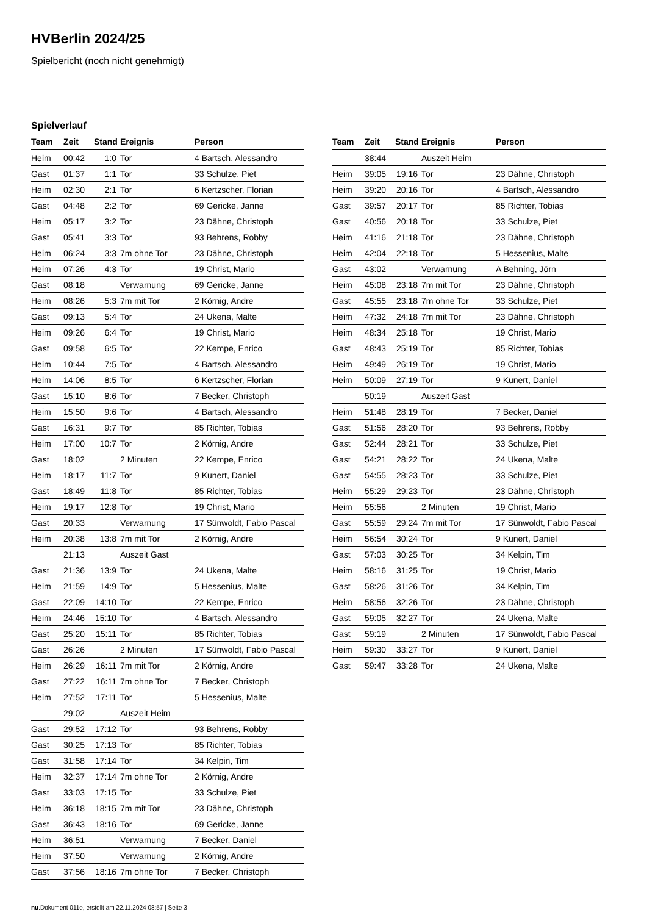HVBerlin 2024/25
Spielbericht (noch nicht genehmigt)
Spielverlauf
| Team | Zeit | Stand | Ereignis | Person |
| --- | --- | --- | --- | --- |
| Heim | 00:42 | 1:0 | Tor | 4 Bartsch, Alessandro |
| Gast | 01:37 | 1:1 | Tor | 33 Schulze, Piet |
| Heim | 02:30 | 2:1 | Tor | 6 Kertzscher, Florian |
| Gast | 04:48 | 2:2 | Tor | 69 Gericke, Janne |
| Heim | 05:17 | 3:2 | Tor | 23 Dähne, Christoph |
| Gast | 05:41 | 3:3 | Tor | 93 Behrens, Robby |
| Heim | 06:24 | 3:3 | 7m ohne Tor | 23 Dähne, Christoph |
| Heim | 07:26 | 4:3 | Tor | 19 Christ, Mario |
| Gast | 08:18 | | Verwarnung | 69 Gericke, Janne |
| Heim | 08:26 | 5:3 | 7m mit Tor | 2 Körnig, Andre |
| Gast | 09:13 | 5:4 | Tor | 24 Ukena, Malte |
| Heim | 09:26 | 6:4 | Tor | 19 Christ, Mario |
| Gast | 09:58 | 6:5 | Tor | 22 Kempe, Enrico |
| Heim | 10:44 | 7:5 | Tor | 4 Bartsch, Alessandro |
| Heim | 14:06 | 8:5 | Tor | 6 Kertzscher, Florian |
| Gast | 15:10 | 8:6 | Tor | 7 Becker, Christoph |
| Heim | 15:50 | 9:6 | Tor | 4 Bartsch, Alessandro |
| Gast | 16:31 | 9:7 | Tor | 85 Richter, Tobias |
| Heim | 17:00 | 10:7 | Tor | 2 Körnig, Andre |
| Gast | 18:02 | | 2 Minuten | 22 Kempe, Enrico |
| Heim | 18:17 | 11:7 | Tor | 9 Kunert, Daniel |
| Gast | 18:49 | 11:8 | Tor | 85 Richter, Tobias |
| Heim | 19:17 | 12:8 | Tor | 19 Christ, Mario |
| Gast | 20:33 | | Verwarnung | 17 Sünwoldt, Fabio Pascal |
| Heim | 20:38 | 13:8 | 7m mit Tor | 2 Körnig, Andre |
| | 21:13 | | Auszeit Gast | |
| Gast | 21:36 | 13:9 | Tor | 24 Ukena, Malte |
| Heim | 21:59 | 14:9 | Tor | 5 Hessenius, Malte |
| Gast | 22:09 | 14:10 | Tor | 22 Kempe, Enrico |
| Heim | 24:46 | 15:10 | Tor | 4 Bartsch, Alessandro |
| Gast | 25:20 | 15:11 | Tor | 85 Richter, Tobias |
| Gast | 26:26 | | 2 Minuten | 17 Sünwoldt, Fabio Pascal |
| Heim | 26:29 | 16:11 | 7m mit Tor | 2 Körnig, Andre |
| Gast | 27:22 | 16:11 | 7m ohne Tor | 7 Becker, Christoph |
| Heim | 27:52 | 17:11 | Tor | 5 Hessenius, Malte |
| | 29:02 | | Auszeit Heim | |
| Gast | 29:52 | 17:12 | Tor | 93 Behrens, Robby |
| Gast | 30:25 | 17:13 | Tor | 85 Richter, Tobias |
| Gast | 31:58 | 17:14 | Tor | 34 Kelpin, Tim |
| Heim | 32:37 | 17:14 | 7m ohne Tor | 2 Körnig, Andre |
| Gast | 33:03 | 17:15 | Tor | 33 Schulze, Piet |
| Heim | 36:18 | 18:15 | 7m mit Tor | 23 Dähne, Christoph |
| Gast | 36:43 | 18:16 | Tor | 69 Gericke, Janne |
| Heim | 36:51 | | Verwarnung | 7 Becker, Daniel |
| Heim | 37:50 | | Verwarnung | 2 Körnig, Andre |
| Gast | 37:56 | 18:16 | 7m ohne Tor | 7 Becker, Christoph |
| Team | Zeit | Stand | Ereignis | Person |
| --- | --- | --- | --- | --- |
| | 38:44 | | Auszeit Heim | |
| Heim | 39:05 | 19:16 | Tor | 23 Dähne, Christoph |
| Heim | 39:20 | 20:16 | Tor | 4 Bartsch, Alessandro |
| Gast | 39:57 | 20:17 | Tor | 85 Richter, Tobias |
| Gast | 40:56 | 20:18 | Tor | 33 Schulze, Piet |
| Heim | 41:16 | 21:18 | Tor | 23 Dähne, Christoph |
| Heim | 42:04 | 22:18 | Tor | 5 Hessenius, Malte |
| Gast | 43:02 | | Verwarnung | A Behning, Jörn |
| Heim | 45:08 | 23:18 | 7m mit Tor | 23 Dähne, Christoph |
| Gast | 45:55 | 23:18 | 7m ohne Tor | 33 Schulze, Piet |
| Heim | 47:32 | 24:18 | 7m mit Tor | 23 Dähne, Christoph |
| Heim | 48:34 | 25:18 | Tor | 19 Christ, Mario |
| Gast | 48:43 | 25:19 | Tor | 85 Richter, Tobias |
| Heim | 49:49 | 26:19 | Tor | 19 Christ, Mario |
| Heim | 50:09 | 27:19 | Tor | 9 Kunert, Daniel |
| | 50:19 | | Auszeit Gast | |
| Heim | 51:48 | 28:19 | Tor | 7 Becker, Daniel |
| Gast | 51:56 | 28:20 | Tor | 93 Behrens, Robby |
| Gast | 52:44 | 28:21 | Tor | 33 Schulze, Piet |
| Gast | 54:21 | 28:22 | Tor | 24 Ukena, Malte |
| Gast | 54:55 | 28:23 | Tor | 33 Schulze, Piet |
| Heim | 55:29 | 29:23 | Tor | 23 Dähne, Christoph |
| Heim | 55:56 | | 2 Minuten | 19 Christ, Mario |
| Gast | 55:59 | 29:24 | 7m mit Tor | 17 Sünwoldt, Fabio Pascal |
| Heim | 56:54 | 30:24 | Tor | 9 Kunert, Daniel |
| Gast | 57:03 | 30:25 | Tor | 34 Kelpin, Tim |
| Heim | 58:16 | 31:25 | Tor | 19 Christ, Mario |
| Gast | 58:26 | 31:26 | Tor | 34 Kelpin, Tim |
| Heim | 58:56 | 32:26 | Tor | 23 Dähne, Christoph |
| Gast | 59:05 | 32:27 | Tor | 24 Ukena, Malte |
| Gast | 59:19 | | 2 Minuten | 17 Sünwoldt, Fabio Pascal |
| Heim | 59:30 | 33:27 | Tor | 9 Kunert, Daniel |
| Gast | 59:47 | 33:28 | Tor | 24 Ukena, Malte |
nu.Dokument 011e, erstellt am 22.11.2024 08:57 | Seite 3